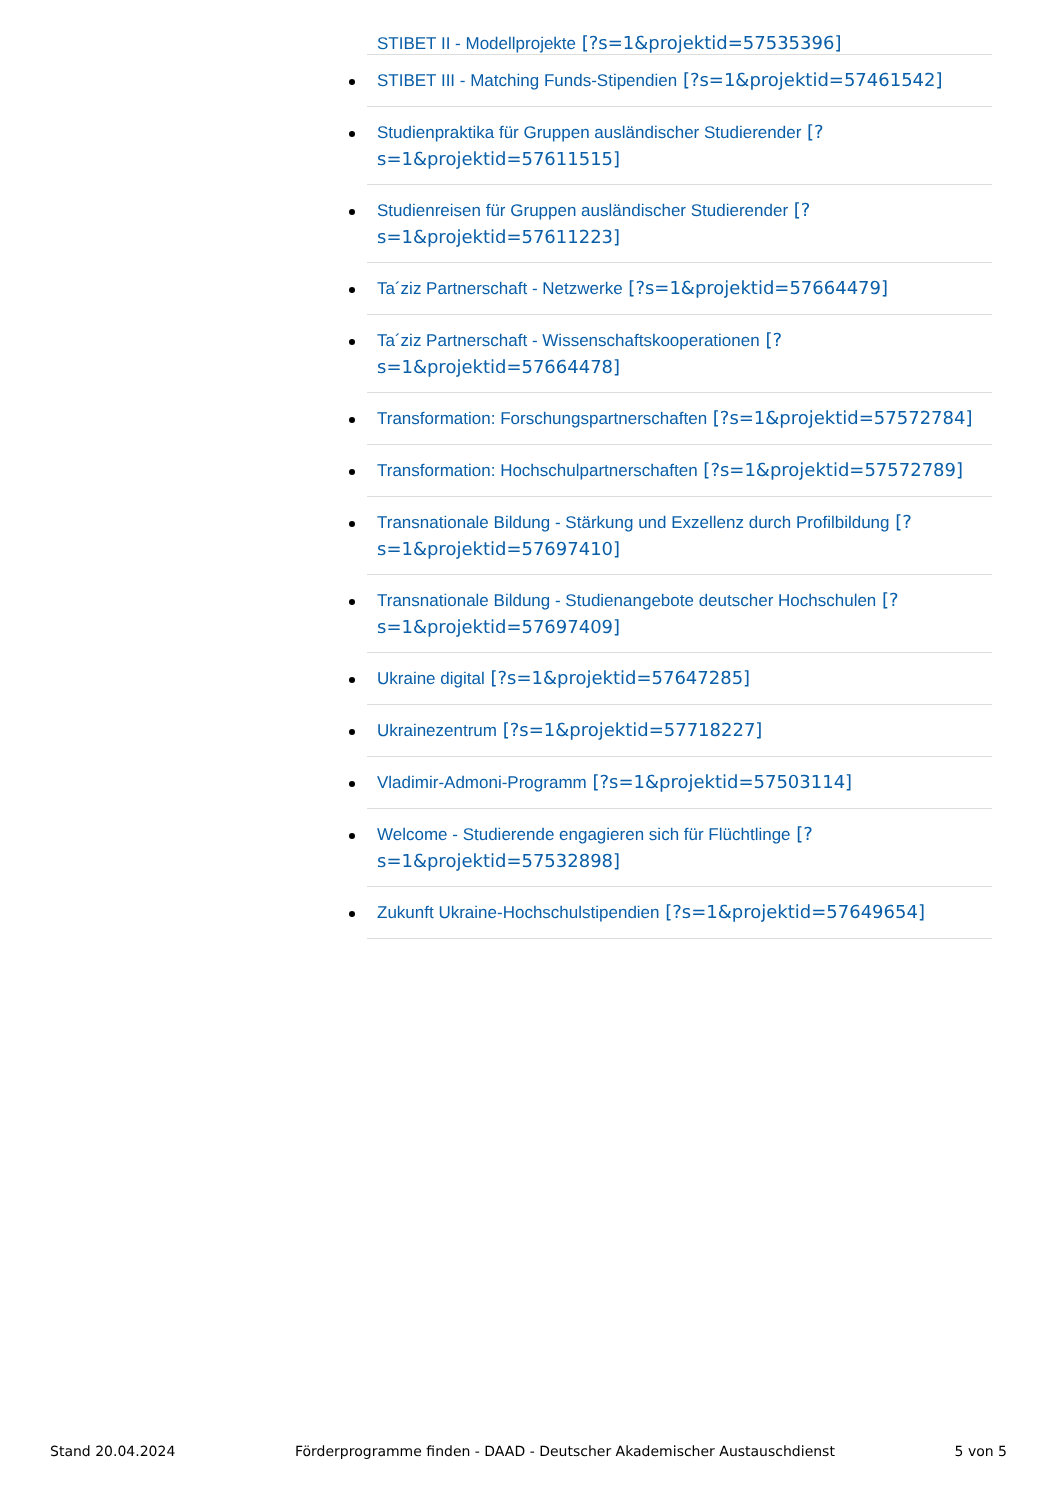STIBET II - Modellprojekte [?s=1&projektid=57535396]
STIBET III - Matching Funds-Stipendien [?s=1&projektid=57461542]
Studienpraktika für Gruppen ausländischer Studierender [?s=1&projektid=57611515]
Studienreisen für Gruppen ausländischer Studierender [?s=1&projektid=57611223]
Ta´ziz Partnerschaft - Netzwerke [?s=1&projektid=57664479]
Ta´ziz Partnerschaft - Wissenschaftskooperationen [?s=1&projektid=57664478]
Transformation: Forschungspartnerschaften [?s=1&projektid=57572784]
Transformation: Hochschulpartnerschaften [?s=1&projektid=57572789]
Transnationale Bildung - Stärkung und Exzellenz durch Profilbildung [?s=1&projektid=57697410]
Transnationale Bildung - Studienangebote deutscher Hochschulen [?s=1&projektid=57697409]
Ukraine digital [?s=1&projektid=57647285]
Ukrainezentrum [?s=1&projektid=57718227]
Vladimir-Admoni-Programm [?s=1&projektid=57503114]
Welcome - Studierende engagieren sich für Flüchtlinge [?s=1&projektid=57532898]
Zukunft Ukraine-Hochschulstipendien [?s=1&projektid=57649654]
Stand 20.04.2024 Förderprogramme finden - DAAD - Deutscher Akademischer Austauschdienst 5 von 5